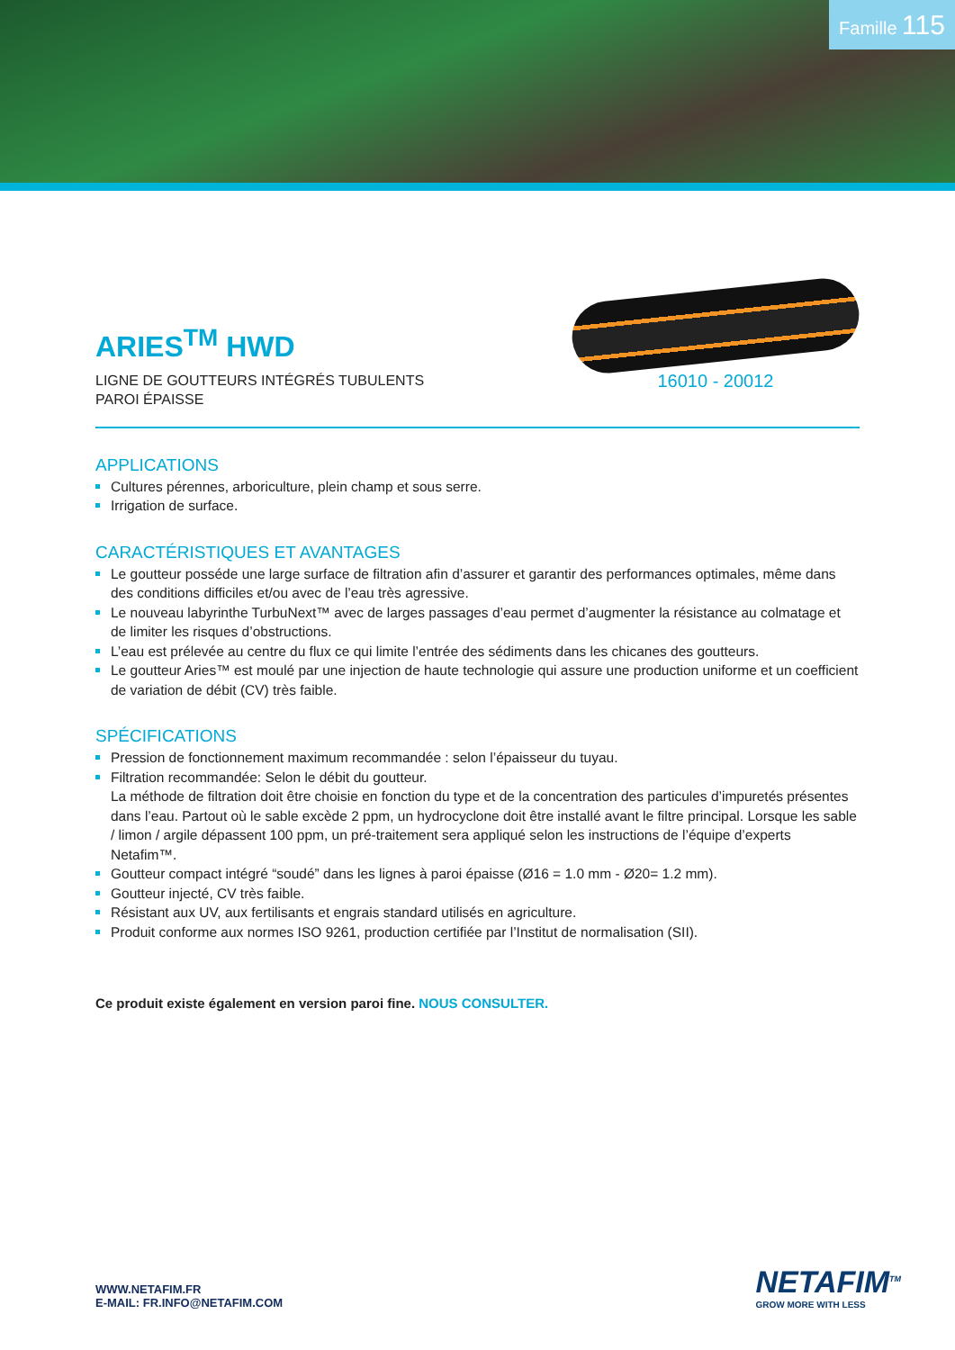Famille 115
ARIES<sup>TM</sup> HWD
LIGNE DE GOUTTEURS INTÉGRÉS TUBULENTS
PAROI ÉPAISSE
16010 - 20012
APPLICATIONS
Cultures pérennes, arboriculture, plein champ et sous serre.
Irrigation de surface.
CARACTÉRISTIQUES ET AVANTAGES
Le goutteur posséde une large surface de filtration afin d’assurer et garantir des performances optimales, même dans des conditions difficiles et/ou avec de l’eau très agressive.
Le nouveau labyrinthe TurbuNext™ avec de larges passages d’eau permet d’augmenter la résistance au colmatage et de limiter les risques d’obstructions.
L’eau est prélevée au centre du flux ce qui limite l’entrée des sédiments dans les chicanes des goutteurs.
Le goutteur Aries™ est moulé par une injection de haute technologie qui assure une production uniforme et un coefficient de variation de débit (CV) très faible.
SPÉCIFICATIONS
Pression de fonctionnement maximum recommandée : selon l’épaisseur du tuyau.
Filtration recommandée: Selon le débit du goutteur.
La méthode de filtration doit être choisie en fonction du type et de la concentration des particules d’impuretés présentes dans l’eau. Partout où le sable excède 2 ppm, un hydrocyclone doit être installé avant le filtre principal. Lorsque les sable / limon / argile dépassent 100 ppm, un pré-traitement sera appliqué selon les instructions de l’équipe d’experts Netafim™.
Goutteur compact intégré “soudé” dans les lignes à paroi épaisse (Ø16 = 1.0 mm - Ø20= 1.2 mm).
Goutteur injecté, CV très faible.
Résistant aux UV, aux fertilisants et engrais standard utilisés en agriculture.
Produit conforme aux normes ISO 9261, production certifiée par l’Institut de normalisation (SII).
Ce produit existe également en version paroi fine. NOUS CONSULTER.
WWW.NETAFIM.FR
E-MAIL: FR.INFO@NETAFIM.COM
NETAFIM<sup>TM</sup>
GROW MORE WITH LESS